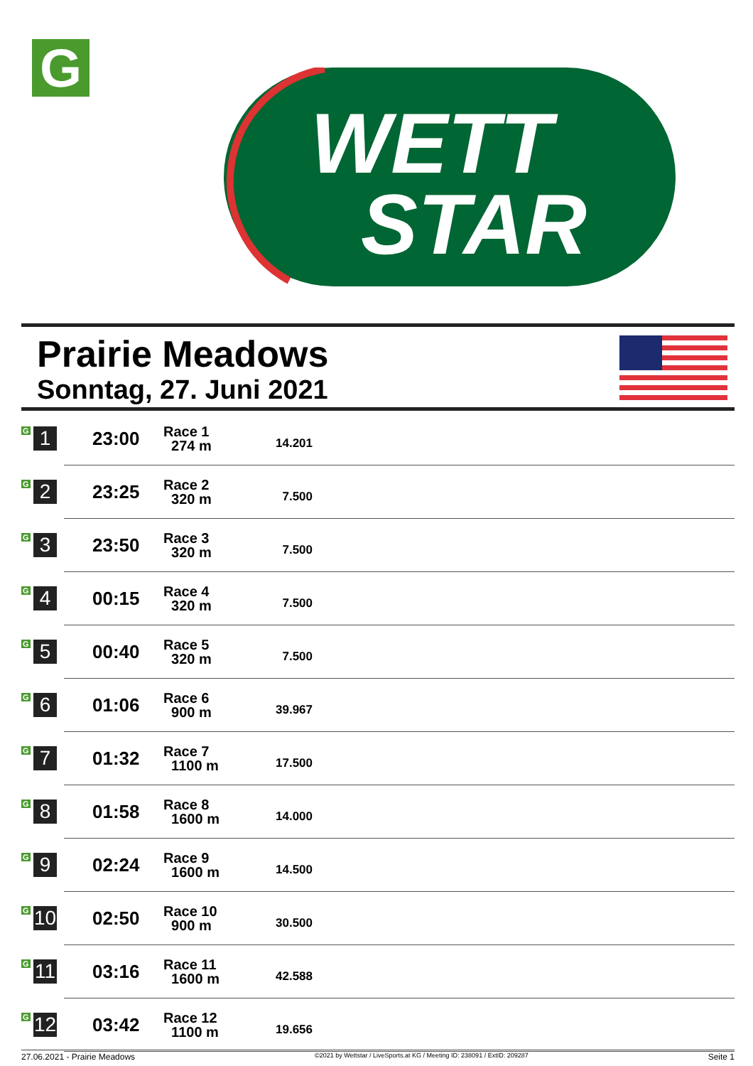G
WETT
STAR
Prairie Meadows
Sonntag, 27. Juni 2021
| G 1 | 23:00 | Race 1 274 m | 14.201 | |
| G 2 | 23:25 | Race 2 320 m | 7.500 | |
| G 3 | 23:50 | Race 3 320 m | 7.500 | |
| G 4 | 00:15 | Race 4 320 m | 7.500 | |
| G 5 | 00:40 | Race 5 320 m | 7.500 | |
| G 6 | 01:06 | Race 6 900 m | 39.967 | |
| G 7 | 01:32 | Race 7 1100 m | 17.500 | |
| G 8 | 01:58 | Race 8 1600 m | 14.000 | |
| G 9 | 02:24 | Race 9 1600 m | 14.500 | |
| G 10 | 02:50 | Race 10 900 m | 30.500 | |
| G 11 | 03:16 | Race 11 1600 m | 42.588 | |
| G 12 | 03:42 | Race 12 1100 m | 19.656 | |
27.06.2021 - Prairie Meadows ©2021 by Wettstar / LiveSports.at KG / Meeting ID: 238091 / ExtID: 209287 Seite 1